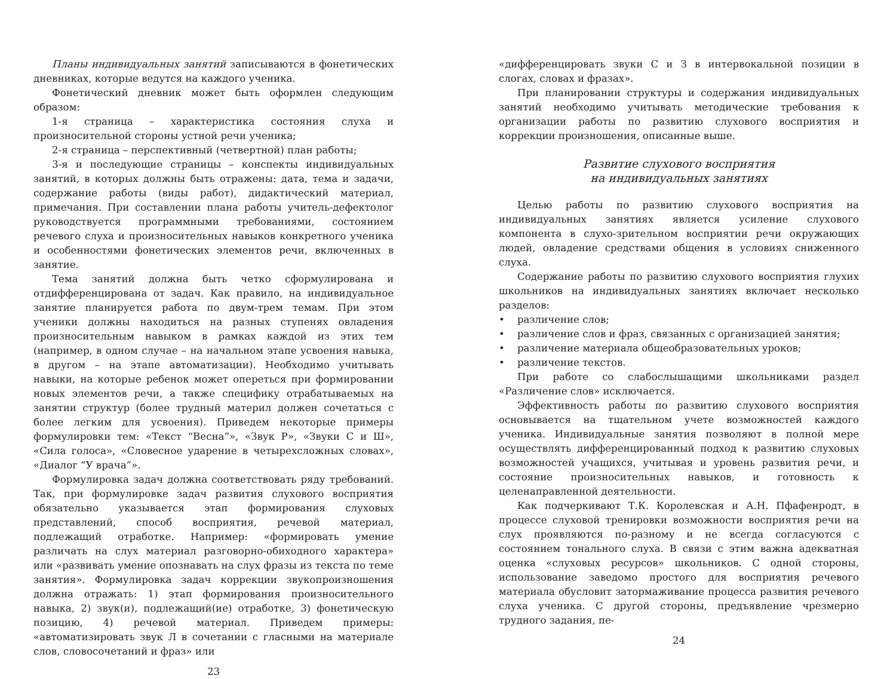Планы индивидуальных занятий записываются в фонетических дневниках, которые ведутся на каждого ученика.
Фонетический дневник может быть оформлен следующим образом:
1-я страница – характеристика состояния слуха и произносительной стороны устной речи ученика;
2-я страница – перспективный (четвертной) план работы;
3-я и последующие страницы – конспекты индивидуальных занятий, в которых должны быть отражены: дата, тема и задачи, содержание работы (виды работ), дидактический материал, примечания. При составлении плана работы учитель-дефектолог руководствуется программными требованиями, состоянием речевого слуха и произносительных навыков конкретного ученика и особенностями фонетических элементов речи, включенных в занятие.
Тема занятий должна быть четко сформулирована и отдифференцирована от задач. Как правило, на индивидуальное занятие планируется работа по двум-трем темам. При этом ученики должны находиться на разных ступенях овладения произносительным навыком в рамках каждой из этих тем (например, в одном случае – на начальном этапе усвоения навыка, в другом – на этапе автоматизации). Необходимо учитывать навыки, на которые ребенок может опереться при формировании новых элементов речи, а также специфику отрабатываемых на занятии структур (более трудный материл должен сочетаться с более легким для усвоения). Приведем некоторые примеры формулировки тем: «Текст “Весна”», «Звук Р», «Звуки С и Ш», «Сила голоса», «Словесное ударение в четырехсложных словах», «Диалог “У врача”».
Формулировка задач должна соответствовать ряду требований. Так, при формулировке задач развития слухового восприятия обязательно указывается этап формирования слуховых представлений, способ восприятия, речевой материал, подлежащий отработке. Например: «формировать умение различать на слух материал разговорно-обиходного характера» или «развивать умение опознавать на слух фразы из текста по теме занятия». Формулировка задач коррекции звукопроизношения должна отражать: 1) этап формирования произносительного навыка, 2) звук(и), подлежащий(ие) отработке, 3) фонетическую позицию, 4) речевой материал. Приведем примеры: «автоматизировать звук Л в сочетании с гласными на материале слов, словосочетаний и фраз» или
23
«дифференцировать звуки С и З в интервокальной позиции в слогах, словах и фразах».
При планировании структуры и содержания индивидуальных занятий необходимо учитывать методические требования к организации работы по развитию слухового восприятия и коррекции произношения, описанные выше.
Развитие слухового восприятия
на индивидуальных занятиях
Целью работы по развитию слухового восприятия на индивидуальных занятиях является усиление слухового компонента в слухо-зрительном восприятии речи окружающих людей, овладение средствами общения в условиях сниженного слуха.
Содержание работы по развитию слухового восприятия глухих школьников на индивидуальных занятиях включает несколько разделов:
• различение слов;
• различение слов и фраз, связанных с организацией занятия;
• различение материала общеобразовательных уроков;
• различение текстов.
При работе со слабослышащими школьниками раздел «Различение слов» исключается.
Эффективность работы по развитию слухового восприятия основывается на тщательном учете возможностей каждого ученика. Индивидуальные занятия позволяют в полной мере осуществлять дифференцированный подход к развитию слуховых возможностей учащихся, учитывая и уровень развития речи, и состояние произносительных навыков, и готовность к целенаправленной деятельности.
Как подчеркивают Т.К. Королевская и А.Н. Пфафенродт, в процессе слуховой тренировки возможности восприятия речи на слух проявляются по-разному и не всегда согласуются с состоянием тонального слуха. В связи с этим важна адекватная оценка «слуховых ресурсов» школьников. С одной стороны, использование заведомо простого для восприятия речевого материала обусловит затормаживание процесса развития речевого слуха ученика. С другой стороны, предъявление чрезмерно трудного задания, пе-
24